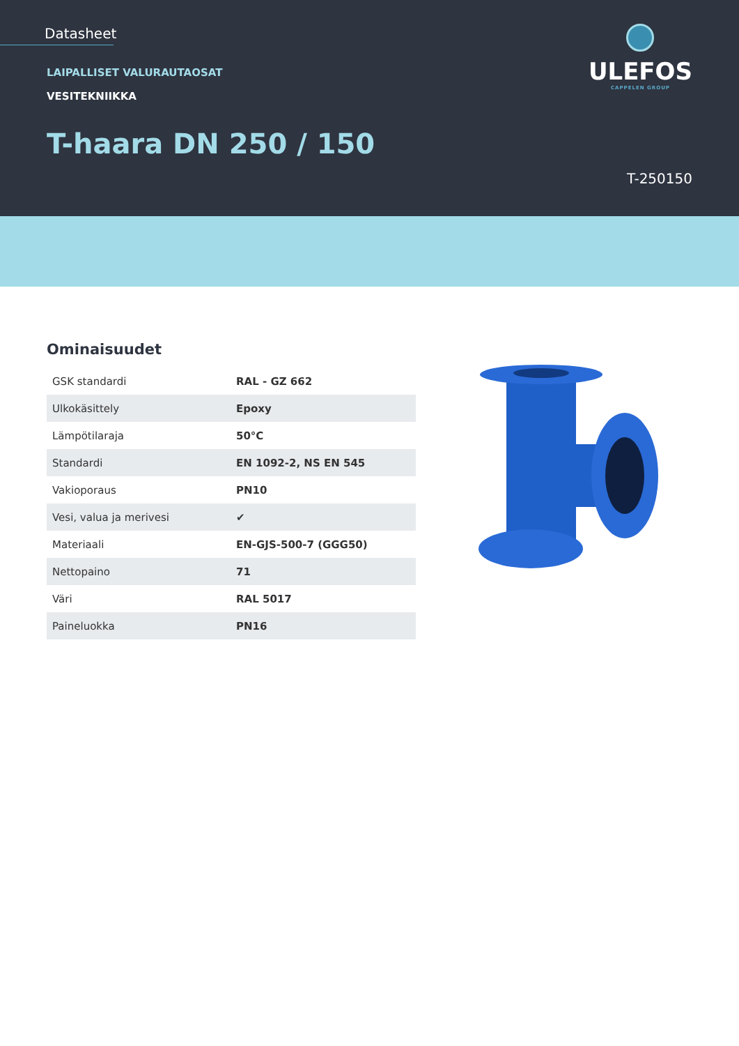Datasheet
LAIPALLISET VALURAUTAOSAT
VESITEKNIIKKA
T-haara DN 250 / 150
T-250150
ULEFOS
CAPPELEN GROUP
Ominaisuudet
| GSK standardi | RAL - GZ 662 |
| Ulkokäsittely | Epoxy |
| Lämpötilaraja | 50°C |
| Standardi | EN 1092-2, NS EN 545 |
| Vakioporaus | PN10 |
| Vesi, valua ja merivesi | ✔ |
| Materiaali | EN-GJS-500-7 (GGG50) |
| Nettopaino | 71 |
| Väri | RAL 5017 |
| Paineluokka | PN16 |